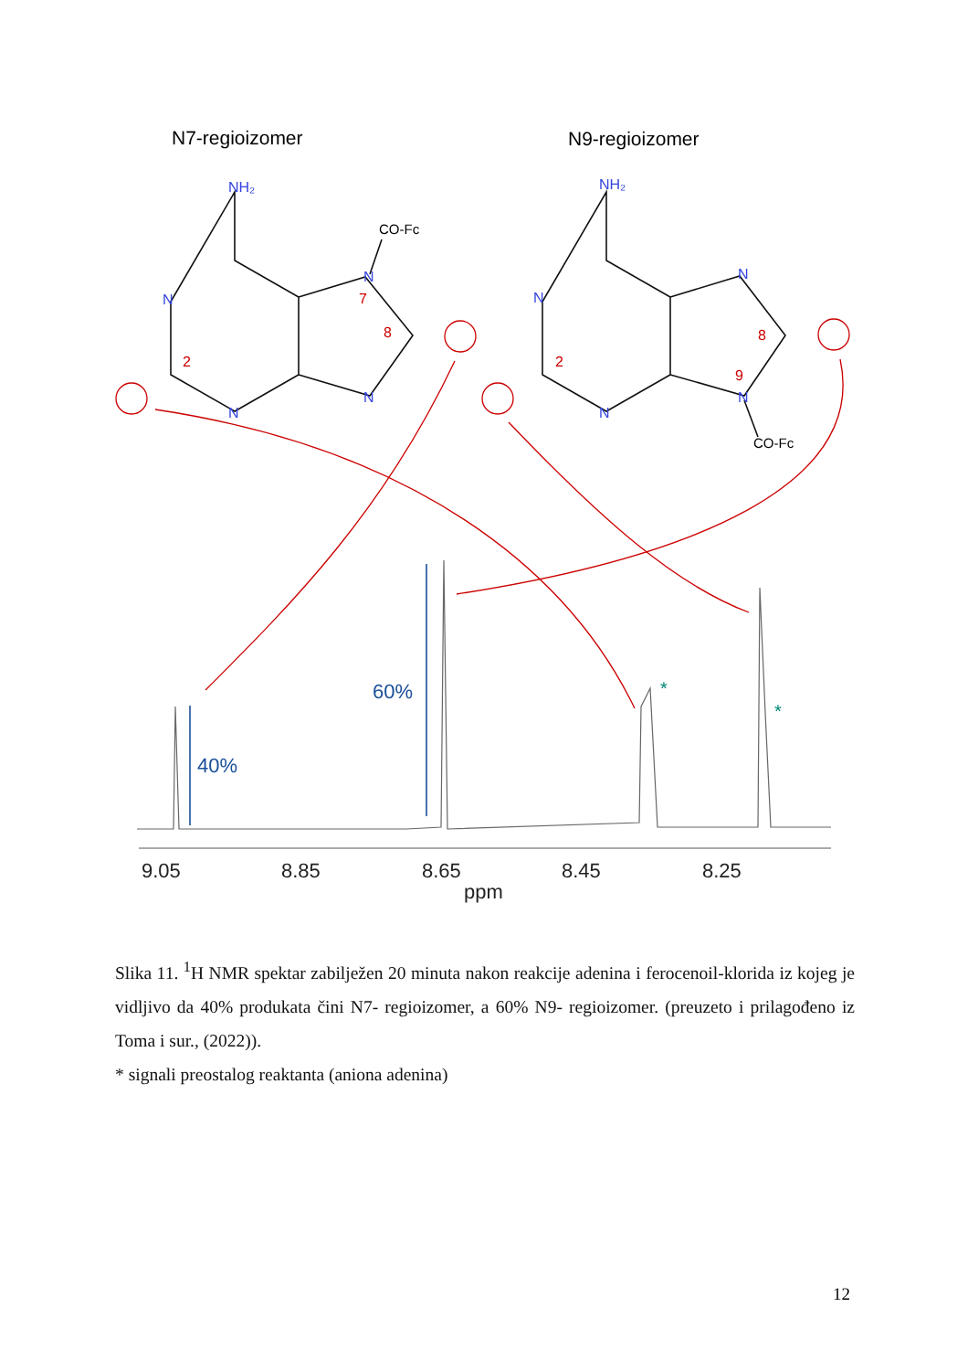N7-regioizomer
N9-regioizomer
NH₂
N
N
N
N
NH₂
N
N
N
N
2
7
8
2
8
9
CO-Fc
CO-Fc
40%
60%
*
*
9.05
8.85
8.65
8.45
8.25
ppm
Slika 11. <sup>1</sup>H NMR spektar zabilježen 20 minuta nakon reakcije adenina i ferocenoil-klorida iz kojeg je vidljivo da 40% produkata čini N7- regioizomer, a 60% N9- regioizomer. (preuzeto i prilagođeno iz Toma i sur., (2022)).
* signali preostalog reaktanta (aniona adenina)
12